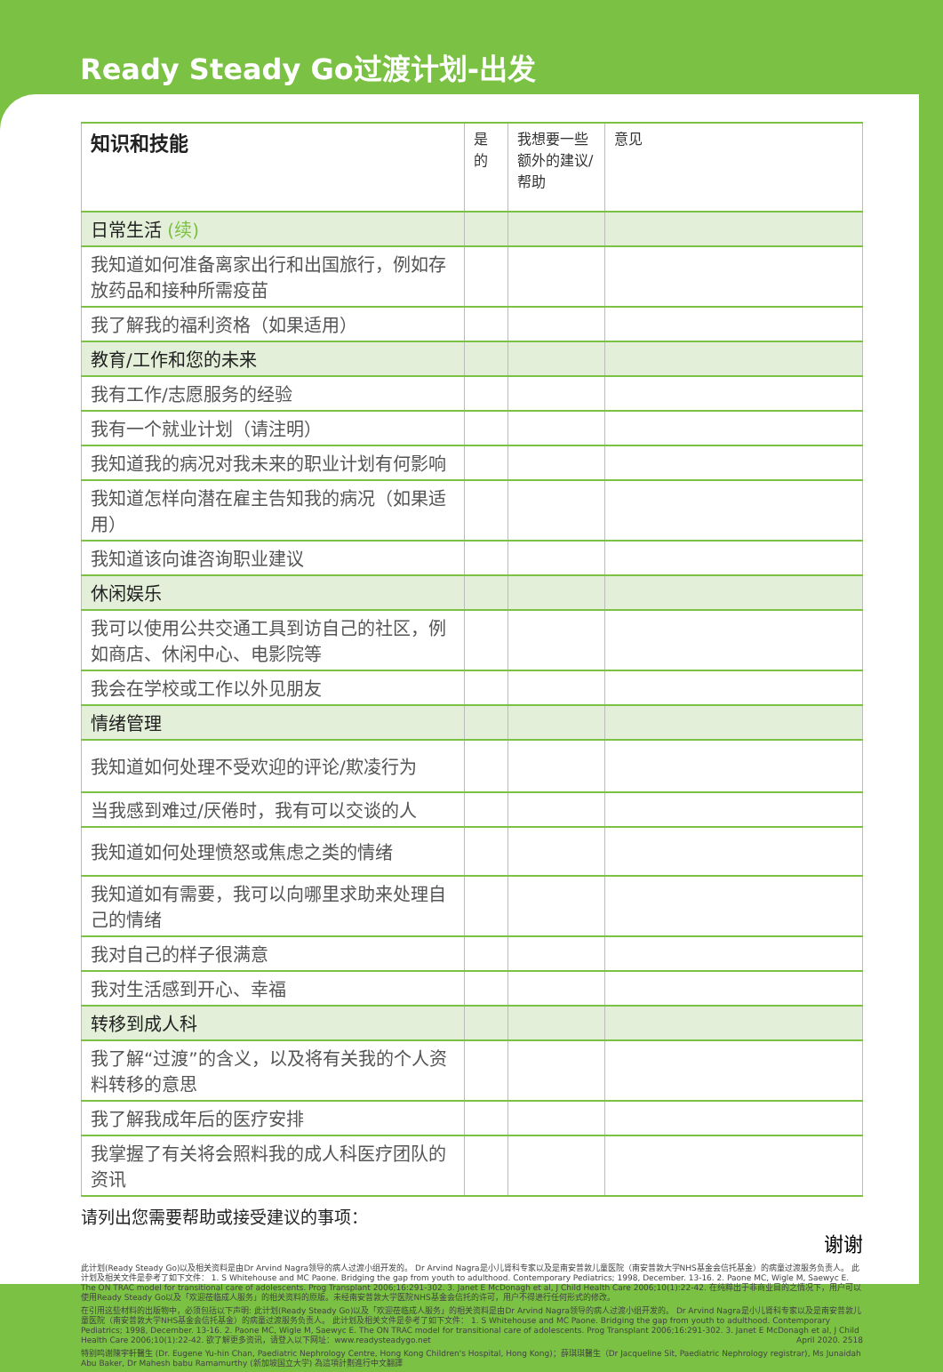Ready Steady Go过渡计划-出发
| 知识和技能 | 是的 | 我想要一些额外的建议/帮助 | 意见 |
| --- | --- | --- | --- |
| 日常生活 (续) | | | |
| 我知道如何准备离家出行和出国旅行，例如存放药品和接种所需疫苗 | | | |
| 我了解我的福利资格（如果适用） | | | |
| 教育/工作和您的未来 | | | |
| 我有工作/志愿服务的经验 | | | |
| 我有一个就业计划（请注明） | | | |
| 我知道我的病况对我未来的职业计划有何影响 | | | |
| 我知道怎样向潜在雇主告知我的病况（如果适用） | | | |
| 我知道该向谁咨询职业建议 | | | |
| 休闲娱乐 | | | |
| 我可以使用公共交通工具到访自己的社区，例如商店、休闲中心、电影院等 | | | |
| 我会在学校或工作以外见朋友 | | | |
| 情绪管理 | | | |
| 我知道如何处理不受欢迎的评论/欺凌行为 | | | |
| 当我感到难过/厌倦时，我有可以交谈的人 | | | |
| 我知道如何处理愤怒或焦虑之类的情绪 | | | |
| 我知道如有需要，我可以向哪里求助来处理自己的情绪 | | | |
| 我对自己的样子很满意 | | | |
| 我对生活感到开心、幸福 | | | |
| 转移到成人科 | | | |
| 我了解“过渡”的含义，以及将有关我的个人资料转移的意思 | | | |
| 我了解我成年后的医疗安排 | | | |
| 我掌握了有关将会照料我的成人科医疗团队的资讯 | | | |
请列出您需要帮助或接受建议的事项：
谢谢
此计划(Ready Steady Go)以及相关资料是由Dr Arvind Nagra领导的病人过渡小组开发的。 Dr Arvind Nagra是小儿肾科专家以及是南安普敦儿童医院（南安普敦大学NHS基金会信托基金）的病童过渡服务负责人。 此计划及相关文件是参考了如下文件： 1. S Whitehouse and MC Paone. Bridging the gap from youth to adulthood. Contemporary Pediatrics; 1998, December. 13-16. 2. Paone MC, Wigle M, Saewyc E. The ON TRAC model for transitional care of adolescents. Prog Transplant 2006;16:291-302. 3. Janet E McDonagh et al, J Child Health Care 2006;10(1):22-42. 在纯粹出于非商业目的之情况下，用户可以使用Ready Steady Go以及「欢迎莅临成人服务」的相关资料的原版。未经南安普敦大学医院NHS基金会信托的许可，用户不得进行任何形式的修改。
在引用这些材料的出版物中，必须包括以下声明: 此计划(Ready Steady Go)以及「欢迎莅临成人服务」的相关资料是由Dr Arvind Nagra领导的病人过渡小组开发的。 Dr Arvind Nagra是小儿肾科专家以及是南安普敦儿童医院（南安普敦大学NHS基金会信托基金）的病童过渡服务负责人。 此计划及相关文件是参考了如下文件： 1. S Whitehouse and MC Paone. Bridging the gap from youth to adulthood. Contemporary Pediatrics; 1998, December. 13-16. 2. Paone MC, Wigle M, Saewyc E. The ON TRAC model for transitional care of adolescents. Prog Transplant 2006;16:291-302. 3. Janet E McDonagh et al, J Child Health Care 2006;10(1):22-42. 欲了解更多资讯，请登入以下网址：www.readysteadygo.net April 2020. 2518
特别鸣谢陳宇軒醫生 (Dr. Eugene Yu-hin Chan, Paediatric Nephrology Centre, Hong Kong Children's Hospital, Hong Kong)；薛琪琪醫生（Dr Jacqueline Sit, Paediatric Nephrology registrar), Ms Junaidah Abu Baker, Dr Mahesh babu Ramamurthy (新加坡国立大学) 為這項計劃進行中文翻譯